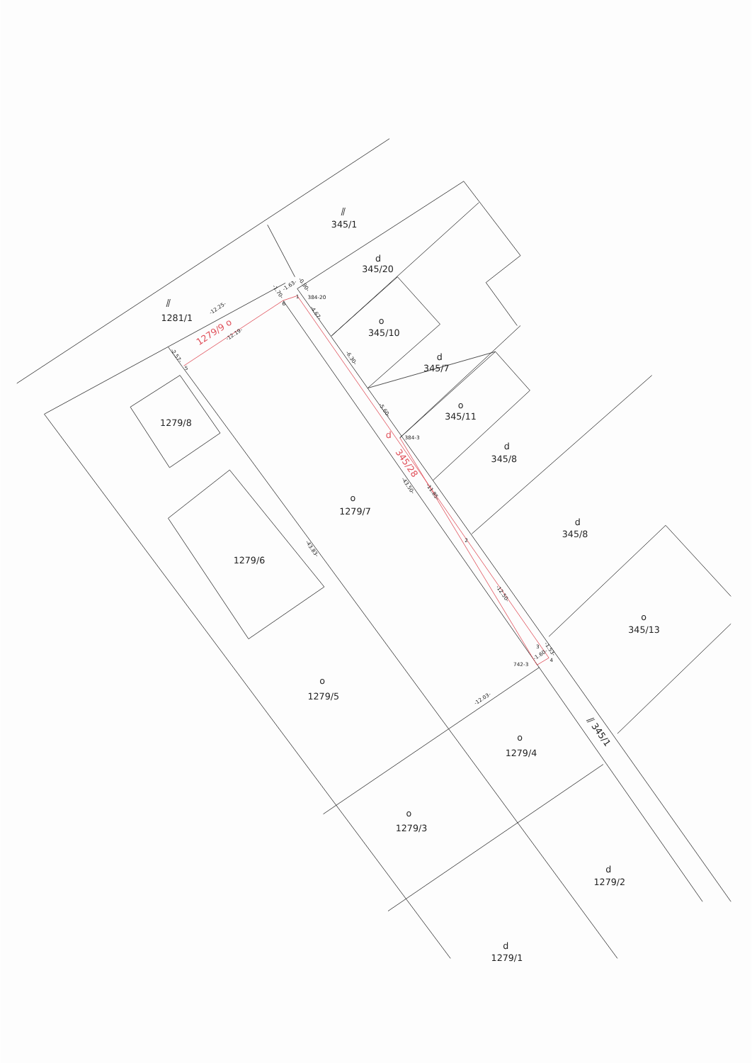⫽
1281/1
⫽
345/1
d
345/20
o
345/10
d
345/7
o
345/11
d
345/8
d
345/8
o
345/13
1279/8
o
1279/7
1279/6
o
1279/5
o
1279/4
o
1279/3
d
1279/2
d
1279/1
⫽ 345/1
1279/9 o
d
345/28
-12.25-
-12.19-
-1.63-
-1.70-
-0.90-
1
384-20
6
-4.67-
-2.57-
5
-6.30-
-5.60-
384-3
-43.50-
-11.85-
2
-43.83-
-12.50-
3
-1.53-
-1.60-
4
742-3
-12.03-